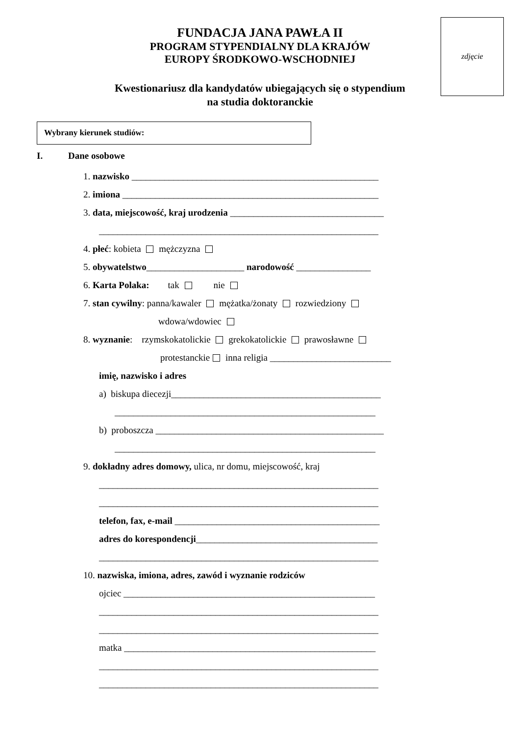zdjęcie
FUNDACJA JANA PAWŁA II
PROGRAM STYPENDIALNY DLA KRAJÓW
EUROPY ŚRODKOWO-WSCHODNIEJ
Kwestionariusz dla kandydatów ubiegających się o stypendium
na studia doktoranckie
Wybrany kierunek studiów:
I. Dane osobowe
1. nazwisko _____________________________________________________
2. imiona _______________________________________________________
3. data, miejscowość, kraj urodzenia _________________________________
____________________________________________________________
4. płeć: kobieta mężczyzna
5. obywatelstwo_____________________ narodowość ________________
6. Karta Polaka: tak nie
7. stan cywilny: panna/kawaler mężatka/żonaty rozwiedziony
wdowa/wdowiec
8. wyznanie: rzymskokatolickie grekokatolickie prawosławne
protestanckie inna religia __________________________
imię, nazwisko i adres
a) biskupa diecezji_____________________________________________
________________________________________________________
b) proboszcza _________________________________________________
________________________________________________________
9. dokładny adres domowy, ulica, nr domu, miejscowość, kraj
____________________________________________________________
____________________________________________________________
telefon, fax, e-mail ____________________________________________
adres do korespondencji_______________________________________
____________________________________________________________
10. nazwiska, imiona, adres, zawód i wyznanie rodziców
ojciec ______________________________________________________
____________________________________________________________
____________________________________________________________
matka ______________________________________________________
____________________________________________________________
____________________________________________________________